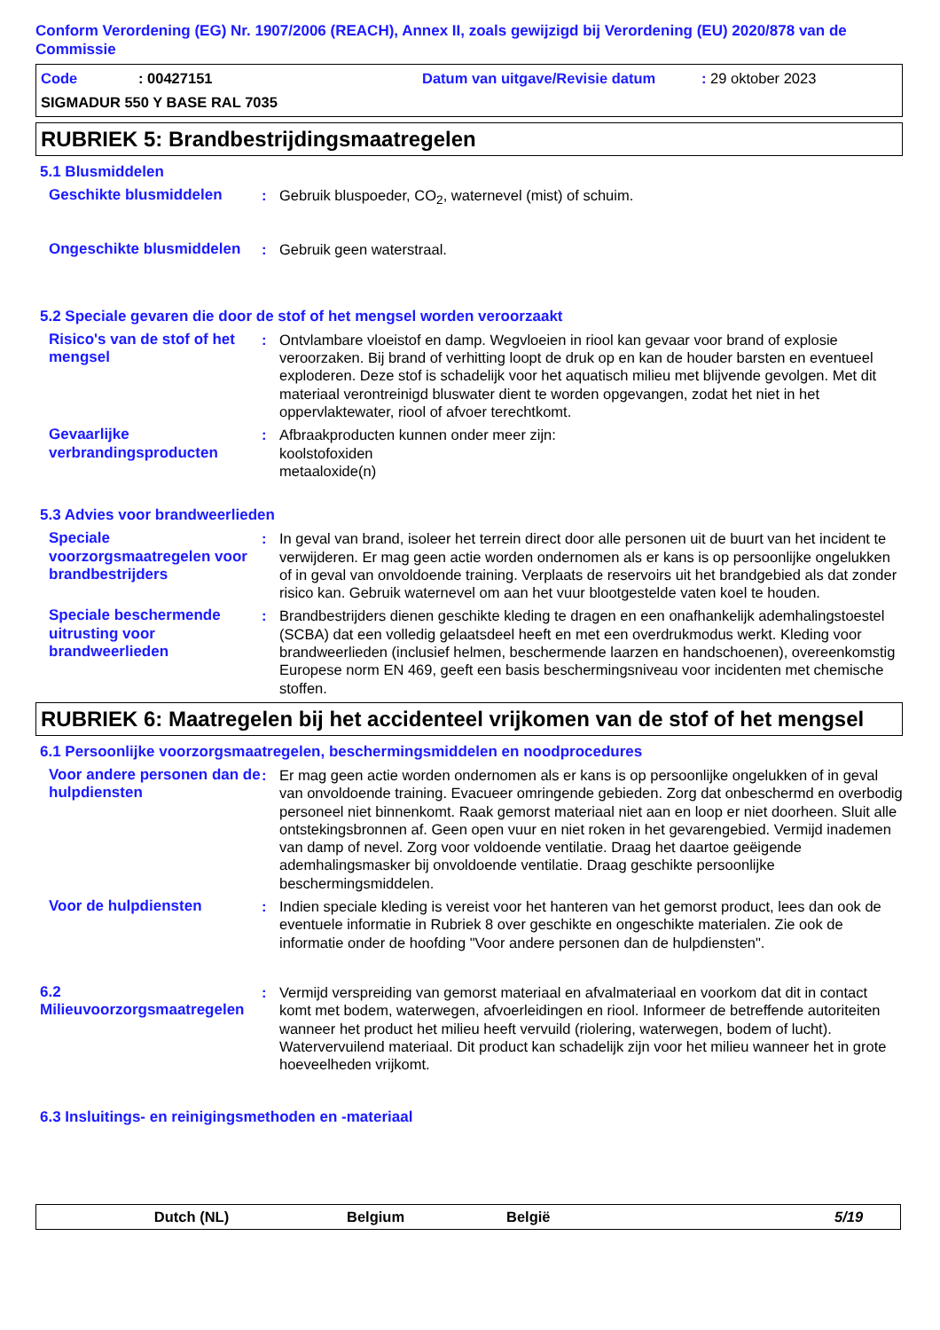Conform Verordening (EG) Nr. 1907/2006 (REACH), Annex II, zoals gewijzigd bij Verordening (EU) 2020/878 van de Commissie
Code: 00427151 Datum van uitgave/Revisie datum: 29 oktober 2023
SIGMADUR 550 Y BASE RAL 7035
RUBRIEK 5: Brandbestrijdingsmaatregelen
5.1 Blusmiddelen
Geschikte blusmiddelen : Gebruik bluspoeder, CO<sub>2</sub>, waternevel (mist) of schuim.
Ongeschikte blusmiddelen
: Gebruik geen waterstraal.
5.2 Speciale gevaren die door de stof of het mengsel worden veroorzaakt
Risico's van de stof of het mengsel
: Ontvlambare vloeistof en damp. Wegvloeien in riool kan gevaar voor brand of explosie veroorzaken. Bij brand of verhitting loopt de druk op en kan de houder barsten en eventueel exploderen. Deze stof is schadelijk voor het aquatisch milieu met blijvende gevolgen. Met dit materiaal verontreinigd bluswater dient te worden opgevangen, zodat het niet in het oppervlaktewater, riool of afvoer terechtkomt.
Gevaarlijke verbrandingsproducten
: Afbraakproducten kunnen onder meer zijn:
koolstofoxiden
metaaloxide(n)
5.3 Advies voor brandweerlieden
Speciale voorzorgsmaatregelen voor brandbestrijders
: In geval van brand, isoleer het terrein direct door alle personen uit de buurt van het incident te verwijderen. Er mag geen actie worden ondernomen als er kans is op persoonlijke ongelukken of in geval van onvoldoende training. Verplaats de reservoirs uit het brandgebied als dat zonder risico kan. Gebruik waternevel om aan het vuur blootgestelde vaten koel te houden.
Speciale beschermende uitrusting voor brandweerlieden
: Brandbestrijders dienen geschikte kleding te dragen en een onafhankelijk ademhalingstoestel (SCBA) dat een volledig gelaatsdeel heeft en met een overdrukmodus werkt. Kleding voor brandweerlieden (inclusief helmen, beschermende laarzen en handschoenen), overeenkomstig Europese norm EN 469, geeft een basis beschermingsniveau voor incidenten met chemische stoffen.
RUBRIEK 6: Maatregelen bij het accidenteel vrijkomen van de stof of het mengsel
6.1 Persoonlijke voorzorgsmaatregelen, beschermingsmiddelen en noodprocedures
Voor andere personen dan de hulpdiensten
: Er mag geen actie worden ondernomen als er kans is op persoonlijke ongelukken of in geval van onvoldoende training. Evacueer omringende gebieden. Zorg dat onbeschermd en overbodig personeel niet binnenkomt. Raak gemorst materiaal niet aan en loop er niet doorheen. Sluit alle ontstekingsbronnen af. Geen open vuur en niet roken in het gevarengebied. Vermijd inademen van damp of nevel. Zorg voor voldoende ventilatie. Draag het daartoe geëigende ademhalingsmasker bij onvoldoende ventilatie. Draag geschikte persoonlijke beschermingsmiddelen.
Voor de hulpdiensten : Indien speciale kleding is vereist voor het hanteren van het gemorst product, lees dan ook de eventuele informatie in Rubriek 8 over geschikte en ongeschikte materialen. Zie ook de informatie onder de hoofding "Voor andere personen dan de hulpdiensten".
6.2 Milieuvoorzorgsmaatregelen
: Vermijd verspreiding van gemorst materiaal en afvalmateriaal en voorkom dat dit in contact komt met bodem, waterwegen, afvoerleidingen en riool. Informeer de betreffende autoriteiten wanneer het product het milieu heeft vervuild (riolering, waterwegen, bodem of lucht). Watervervuilend materiaal. Dit product kan schadelijk zijn voor het milieu wanneer het in grote hoeveelheden vrijkomt.
6.3 Insluitings- en reinigingsmethoden en -materiaal
Dutch (NL) Belgium België 5/19